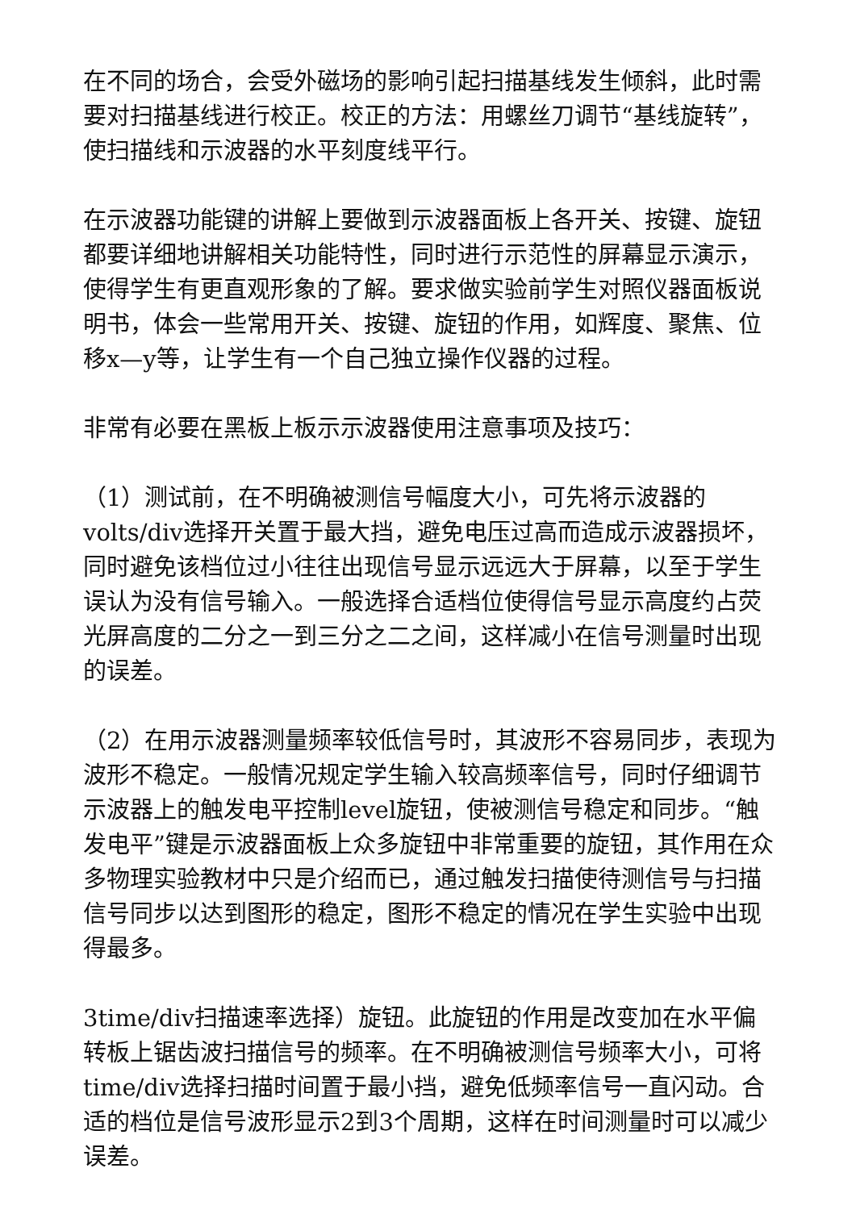在不同的场合，会受外磁场的影响引起扫描基线发生倾斜，此时需要对扫描基线进行校正。校正的方法：用螺丝刀调节“基线旋转”，使扫描线和示波器的水平刻度线平行。
在示波器功能键的讲解上要做到示波器面板上各开关、按键、旋钮都要详细地讲解相关功能特性，同时进行示范性的屏幕显示演示，使得学生有更直观形象的了解。要求做实验前学生对照仪器面板说明书，体会一些常用开关、按键、旋钮的作用，如辉度、聚焦、位移x—y等，让学生有一个自己独立操作仪器的过程。
非常有必要在黑板上板示示波器使用注意事项及技巧：
（1）测试前，在不明确被测信号幅度大小，可先将示波器的volts/div选择开关置于最大挡，避免电压过高而造成示波器损坏，同时避免该档位过小往往出现信号显示远远大于屏幕，以至于学生误认为没有信号输入。一般选择合适档位使得信号显示高度约占荧光屏高度的二分之一到三分之二之间，这样减小在信号测量时出现的误差。
（2）在用示波器测量频率较低信号时，其波形不容易同步，表现为波形不稳定。一般情况规定学生输入较高频率信号，同时仔细调节示波器上的触发电平控制level旋钮，使被测信号稳定和同步。“触发电平”键是示波器面板上众多旋钮中非常重要的旋钮，其作用在众多物理实验教材中只是介绍而已，通过触发扫描使待测信号与扫描信号同步以达到图形的稳定，图形不稳定的情况在学生实验中出现得最多。
3time/div扫描速率选择）旋钮。此旋钮的作用是改变加在水平偏转板上锯齿波扫描信号的频率。在不明确被测信号频率大小，可将time/div选择扫描时间置于最小挡，避免低频率信号一直闪动。合适的档位是信号波形显示2到3个周期，这样在时间测量时可以减少误差。